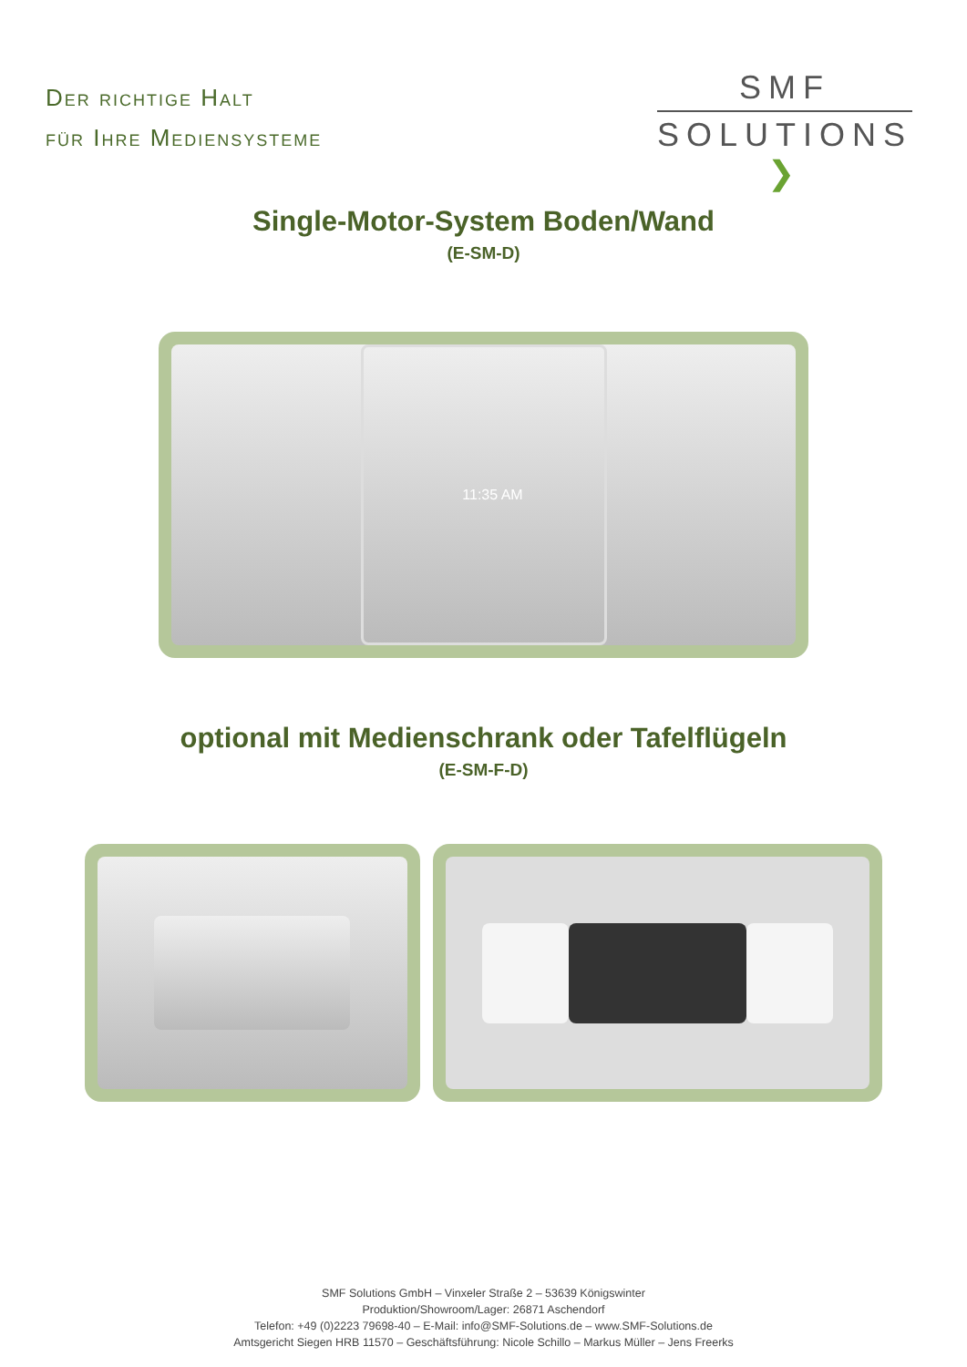Der richtige Halt
für Ihre Mediensysteme
SMF
SOLUTIONS ❯
Single-Motor-System Boden/Wand
(E-SM-D)
11:35 AM
optional mit Medienschrank oder Tafelflügeln
(E-SM-F-D)
SMF Solutions GmbH – Vinxeler Straße 2 – 53639 Königswinter
Produktion/Showroom/Lager: 26871 Aschendorf
Telefon: +49 (0)2223 79698-40 – E-Mail: info@SMF-Solutions.de – www.SMF-Solutions.de
Amtsgericht Siegen HRB 11570 – Geschäftsführung: Nicole Schillo – Markus Müller – Jens Freerks